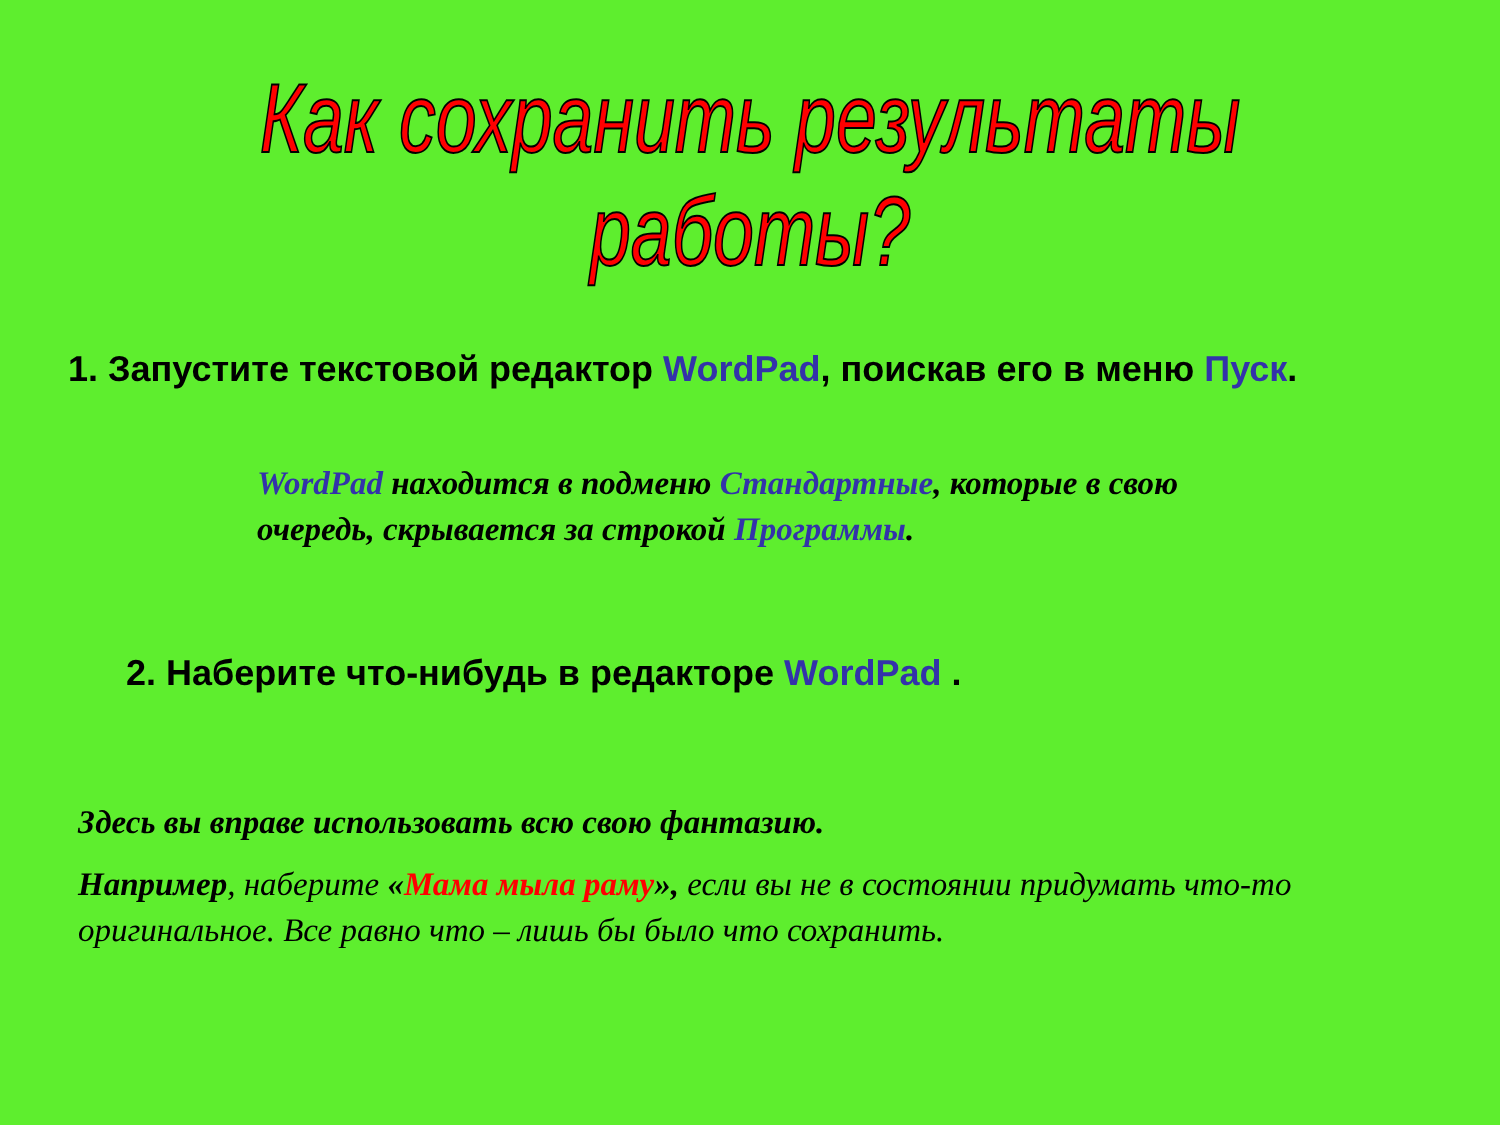Как сохранить результаты работы?
1. Запустите текстовой редактор WordPad, поискав его в меню Пуск.
WordPad находится в подменю Стандартные, которые в свою очередь, скрывается за строкой Программы.
2. Наберите что-нибудь в редакторе WordPad .
Здесь вы вправе использовать всю свою фантазию.
Например, наберите «Мама мыла раму», если вы не в состоянии придумать что-то оригинальное. Все равно что – лишь бы было что сохранить.